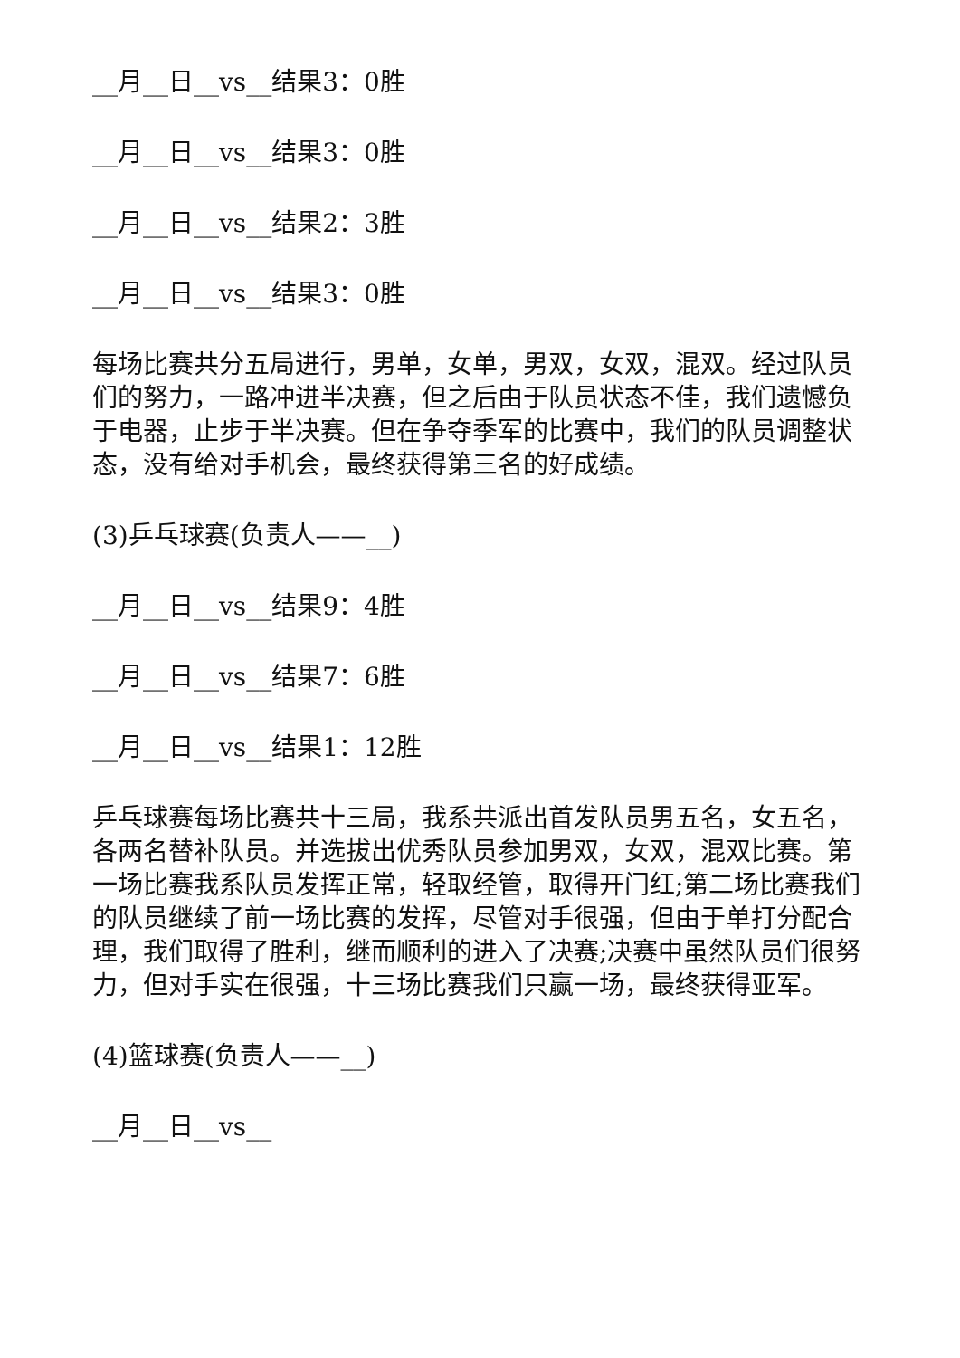__月__日__vs__结果3：0胜
__月__日__vs__结果3：0胜
__月__日__vs__结果2：3胜
__月__日__vs__结果3：0胜
每场比赛共分五局进行，男单，女单，男双，女双，混双。经过队员们的努力，一路冲进半决赛，但之后由于队员状态不佳，我们遗憾负于电器，止步于半决赛。但在争夺季军的比赛中，我们的队员调整状态，没有给对手机会，最终获得第三名的好成绩。
(3)乒乓球赛(负责人——__)
__月__日__vs__结果9：4胜
__月__日__vs__结果7：6胜
__月__日__vs__结果1：12胜
乒乓球赛每场比赛共十三局，我系共派出首发队员男五名，女五名，各两名替补队员。并选拔出优秀队员参加男双，女双，混双比赛。第一场比赛我系队员发挥正常，轻取经管，取得开门红;第二场比赛我们的队员继续了前一场比赛的发挥，尽管对手很强，但由于单打分配合理，我们取得了胜利，继而顺利的进入了决赛;决赛中虽然队员们很努力，但对手实在很强，十三场比赛我们只赢一场，最终获得亚军。
(4)篮球赛(负责人——__)
__月__日__vs__